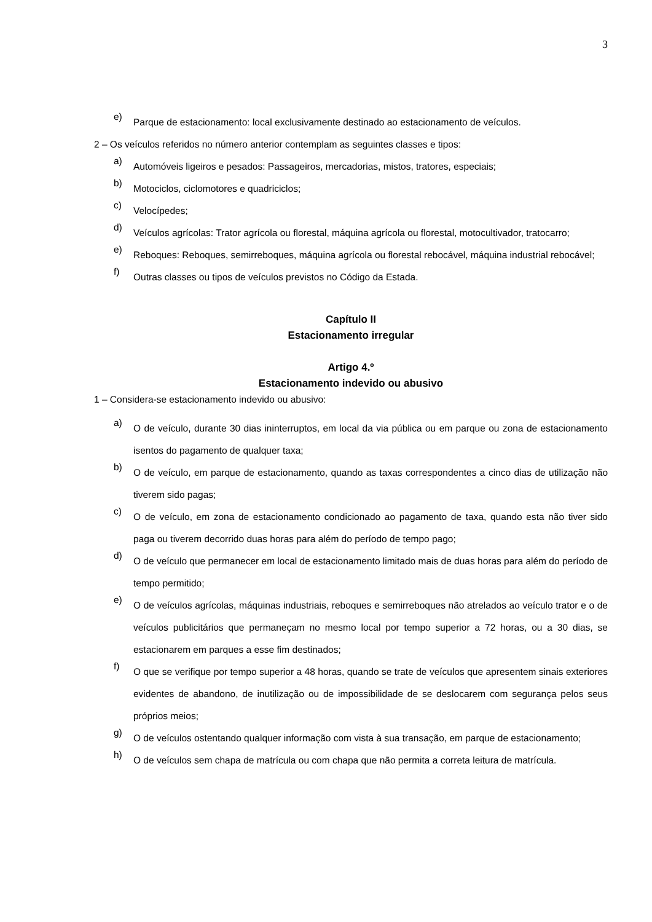3
e)
Parque de estacionamento: local exclusivamente destinado ao estacionamento de veículos.
2 – Os veículos referidos no número anterior contemplam as seguintes classes e tipos:
a)
Automóveis ligeiros e pesados: Passageiros, mercadorias, mistos, tratores, especiais;
b)
Motociclos, ciclomotores e quadriciclos;
c)
Velocípedes;
d)
Veículos agrícolas: Trator agrícola ou florestal, máquina agrícola ou florestal, motocultivador, tratocarro;
e)
Reboques: Reboques, semirreboques, máquina agrícola ou florestal rebocável, máquina industrial rebocável;
f)
Outras classes ou tipos de veículos previstos no Código da Estada.
Capítulo II
Estacionamento irregular
Artigo 4.º
Estacionamento indevido ou abusivo
1 – Considera-se estacionamento indevido ou abusivo:
a)
O de veículo, durante 30 dias ininterruptos, em local da via pública ou em parque ou zona de estacionamento isentos do pagamento de qualquer taxa;
b)
O de veículo, em parque de estacionamento, quando as taxas correspondentes a cinco dias de utilização não tiverem sido pagas;
c)
O de veículo, em zona de estacionamento condicionado ao pagamento de taxa, quando esta não tiver sido paga ou tiverem decorrido duas horas para além do período de tempo pago;
d)
O de veículo que permanecer em local de estacionamento limitado mais de duas horas para além do período de tempo permitido;
e)
O de veículos agrícolas, máquinas industriais, reboques e semirreboques não atrelados ao veículo trator e o de veículos publicitários que permaneçam no mesmo local por tempo superior a 72 horas, ou a 30 dias, se estacionarem em parques a esse fim destinados;
f)
O que se verifique por tempo superior a 48 horas, quando se trate de veículos que apresentem sinais exteriores evidentes de abandono, de inutilização ou de impossibilidade de se deslocarem com segurança pelos seus próprios meios;
g)
O de veículos ostentando qualquer informação com vista à sua transação, em parque de estacionamento;
h)
O de veículos sem chapa de matrícula ou com chapa que não permita a correta leitura de matrícula.